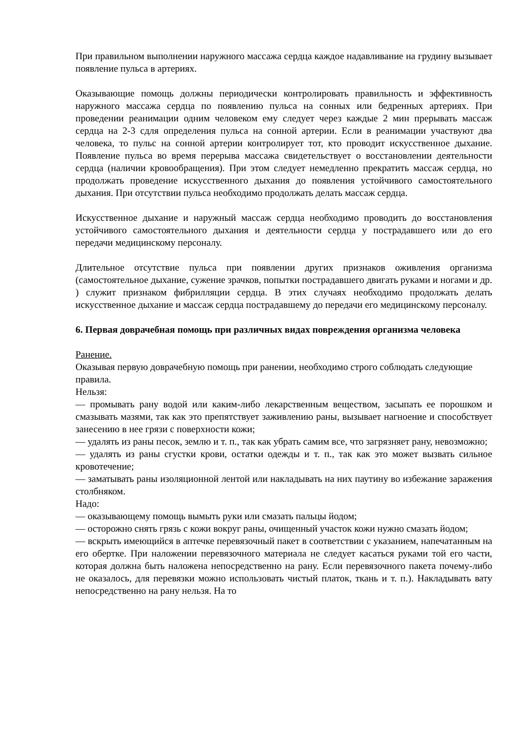При правильном выполнении наружного массажа сердца каждое надавливание на грудину вызывает появление пульса в артериях.
Оказывающие помощь должны периодически контролировать правильность и эффективность наружного массажа сердца по появлению пульса на сонных или бедренных артериях. При проведении реанимации одним человеком ему следует через каждые 2 мин прерывать массаж сердца на 2-3 сдля определения пульса на сонной артерии. Если в реанимации участвуют два человека, то пульс на сонной артерии контролирует тот, кто проводит искусственное дыхание. Появление пульса во время перерыва массажа свидетельствует о восстановлении деятельности сердца (наличии кровообращения). При этом следует немедленно прекратить массаж сердца, но продолжать проведение искусственного дыхания до появления устойчивого самостоятельного дыхания. При отсутствии пульса необходимо продолжать делать массаж сердца.
Искусственное дыхание и наружный массаж сердца необходимо проводить до восстановления устойчивого самостоятельного дыхания и деятельности сердца у пострадавшего или до его передачи медицинскому персоналу.
Длительное отсутствие пульса при появлении других признаков оживления организма (самостоятельное дыхание, сужение зрачков, попытки пострадавшего двигать руками и ногами и др. ) служит признаком фибрилляции сердца. В этих случаях необходимо продолжать делать искусственное дыхание и массаж сердца пострадавшему до передачи его медицинскому персоналу.
6. Первая доврачебная помощь при различных видах повреждения организма человека
Ранение.
Оказывая первую доврачебную помощь при ранении, необходимо строго соблюдать следующие правила.
Нельзя:
— промывать рану водой или каким-либо лекарственным веществом, засыпать ее порошком и смазывать мазями, так как это препятствует заживлению раны, вызывает нагноение и способствует занесению в нее грязи с поверхности кожи;
— удалять из раны песок, землю и т. п., так как убрать самим все, что загрязняет рану, невозможно;
— удалять из раны сгустки крови, остатки одежды и т. п., так как это может вызвать сильное кровотечение;
— заматывать раны изоляционной лентой или накладывать на них паутину во избежание заражения столбняком.
Надо:
— оказывающему помощь вымыть руки или смазать пальцы йодом;
— осторожно снять грязь с кожи вокруг раны, очищенный участок кожи нужно смазать йодом;
— вскрыть имеющийся в аптечке перевязочный пакет в соответствии с указанием, напечатанным на его обертке. При наложении перевязочного материала не следует касаться руками той его части, которая должна быть наложена непосредственно на рану. Если перевязочного пакета почему-либо не оказалось, для перевязки можно использовать чистый платок, ткань и т. п.). Накладывать вату непосредственно на рану нельзя. На то